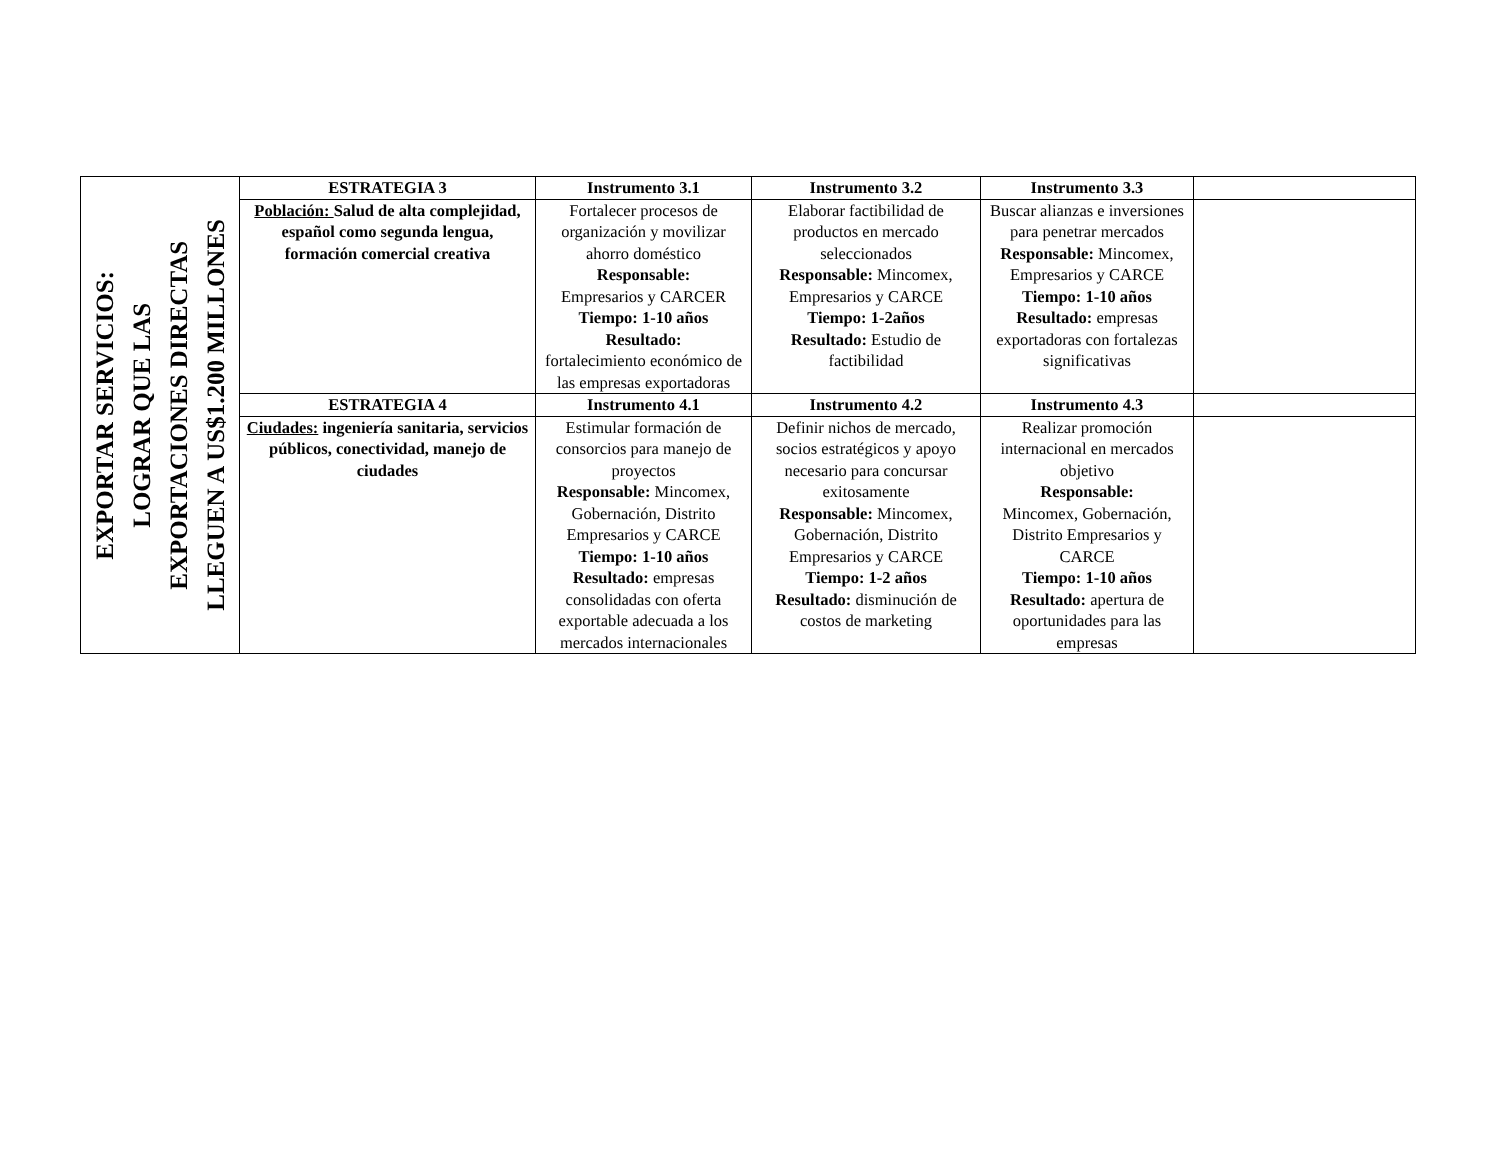| EXPORTAR SERVICIOS: LOGRAR QUE LAS EXPORTACIONES DIRECTAS LLEGUEN A US$1.200 MILLONES | ESTRATEGIA 3 | Instrumento 3.1 | Instrumento 3.2 | Instrumento 3.3 | |
| | Población: Salud de alta complejidad, español como segunda lengua, formación comercial creativa | Fortalecer procesos de organización y movilizar ahorro doméstico Responsable: Empresarios y CARCER Tiempo: 1-10 años Resultado: fortalecimiento económico de las empresas exportadoras | Elaborar factibilidad de productos en mercado seleccionados Responsable: Mincomex, Empresarios y CARCE Tiempo: 1-2años Resultado: Estudio de factibilidad | Buscar alianzas e inversiones para penetrar mercados Responsable: Mincomex, Empresarios y CARCE Tiempo: 1-10 años Resultado: empresas exportadoras con fortalezas significativas | |
| | ESTRATEGIA 4 | Instrumento 4.1 | Instrumento 4.2 | Instrumento 4.3 | |
| | Ciudades: ingeniería sanitaria, servicios públicos, conectividad, manejo de ciudades | Estimular formación de consorcios para manejo de proyectos Responsable: Mincomex, Gobernación, Distrito Empresarios y CARCE Tiempo: 1-10 años Resultado: empresas consolidadas con oferta exportable adecuada a los mercados internacionales | Definir nichos de mercado, socios estratégicos y apoyo necesario para concursar exitosamente Responsable: Mincomex, Gobernación, Distrito Empresarios y CARCE Tiempo: 1-2 años Resultado: disminución de costos de marketing | Realizar promoción internacional en mercados objetivo Responsable: Mincomex, Gobernación, Distrito Empresarios y CARCE Tiempo: 1-10 años Resultado: apertura de oportunidades para las empresas | |